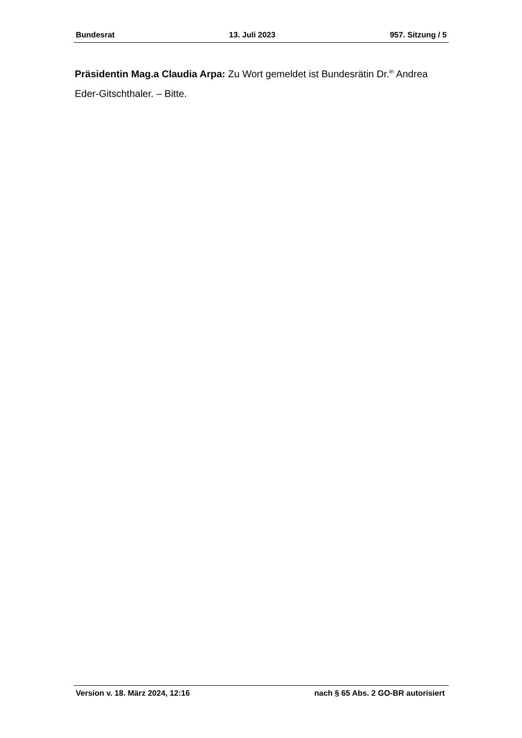Bundesrat 13. Juli 2023 957. Sitzung / 5
Präsidentin Mag.a Claudia Arpa: Zu Wort gemeldet ist Bundesrätin Dr.<sup>in</sup> Andrea Eder-Gitschthaler. – Bitte.
Version v. 18. März 2024, 12:16 nach § 65 Abs. 2 GO-BR autorisiert